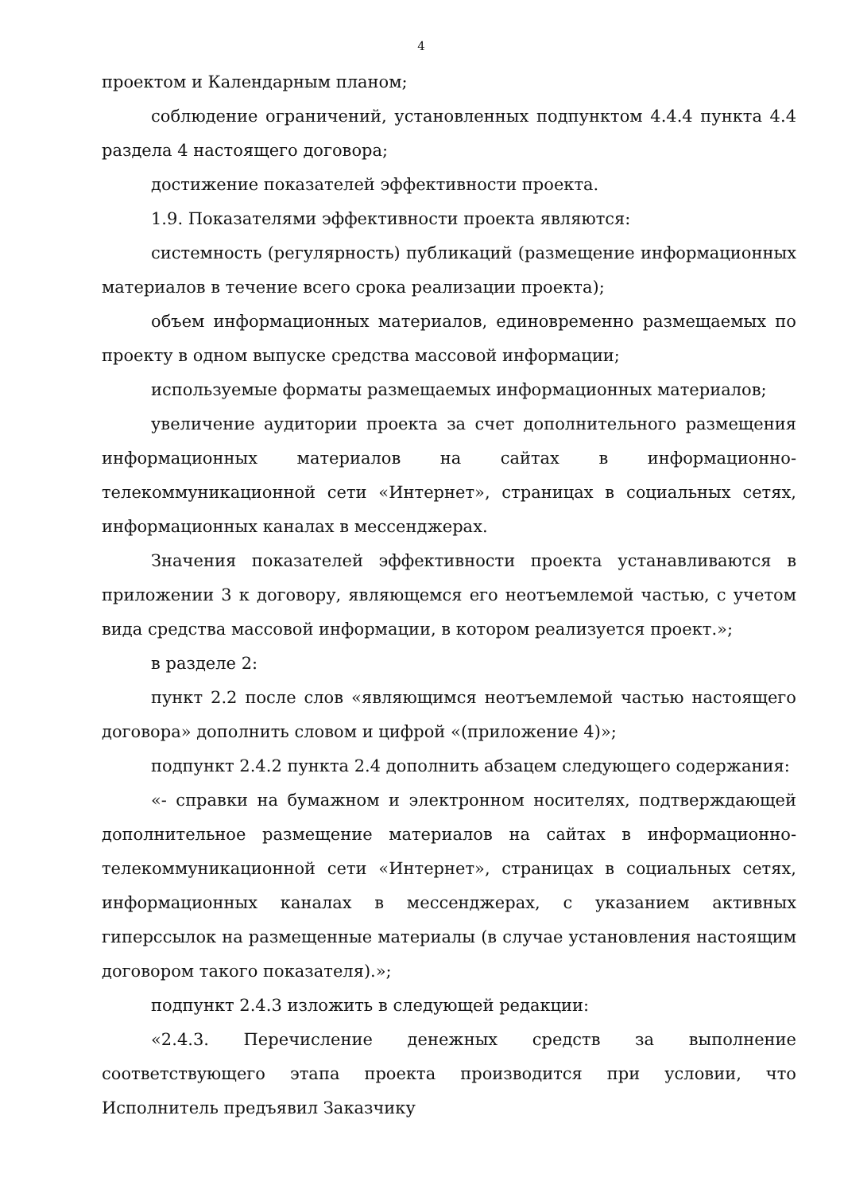4
проектом и Календарным планом;
соблюдение ограничений, установленных подпунктом 4.4.4 пункта 4.4 раздела 4 настоящего договора;
достижение показателей эффективности проекта.
1.9. Показателями эффективности проекта являются:
системность (регулярность) публикаций (размещение информационных материалов в течение всего срока реализации проекта);
объем информационных материалов, единовременно размещаемых по проекту в одном выпуске средства массовой информации;
используемые форматы размещаемых информационных материалов;
увеличение аудитории проекта за счет дополнительного размещения информационных материалов на сайтах в информационно-телекоммуникационной сети «Интернет», страницах в социальных сетях, информационных каналах в мессенджерах.
Значения показателей эффективности проекта устанавливаются в приложении 3 к договору, являющемся его неотъемлемой частью, с учетом вида средства массовой информации, в котором реализуется проект.»;
в разделе 2:
пункт 2.2 после слов «являющимся неотъемлемой частью настоящего договора» дополнить словом и цифрой «(приложение 4)»;
подпункт 2.4.2 пункта 2.4 дополнить абзацем следующего содержания:
«- справки на бумажном и электронном носителях, подтверждающей дополнительное размещение материалов на сайтах в информационно-телекоммуникационной сети «Интернет», страницах в социальных сетях, информационных каналах в мессенджерах, с указанием активных гиперссылок на размещенные материалы (в случае установления настоящим договором такого показателя).»;
подпункт 2.4.3 изложить в следующей редакции:
«2.4.3. Перечисление денежных средств за выполнение соответствующего этапа проекта производится при условии, что Исполнитель предъявил Заказчику